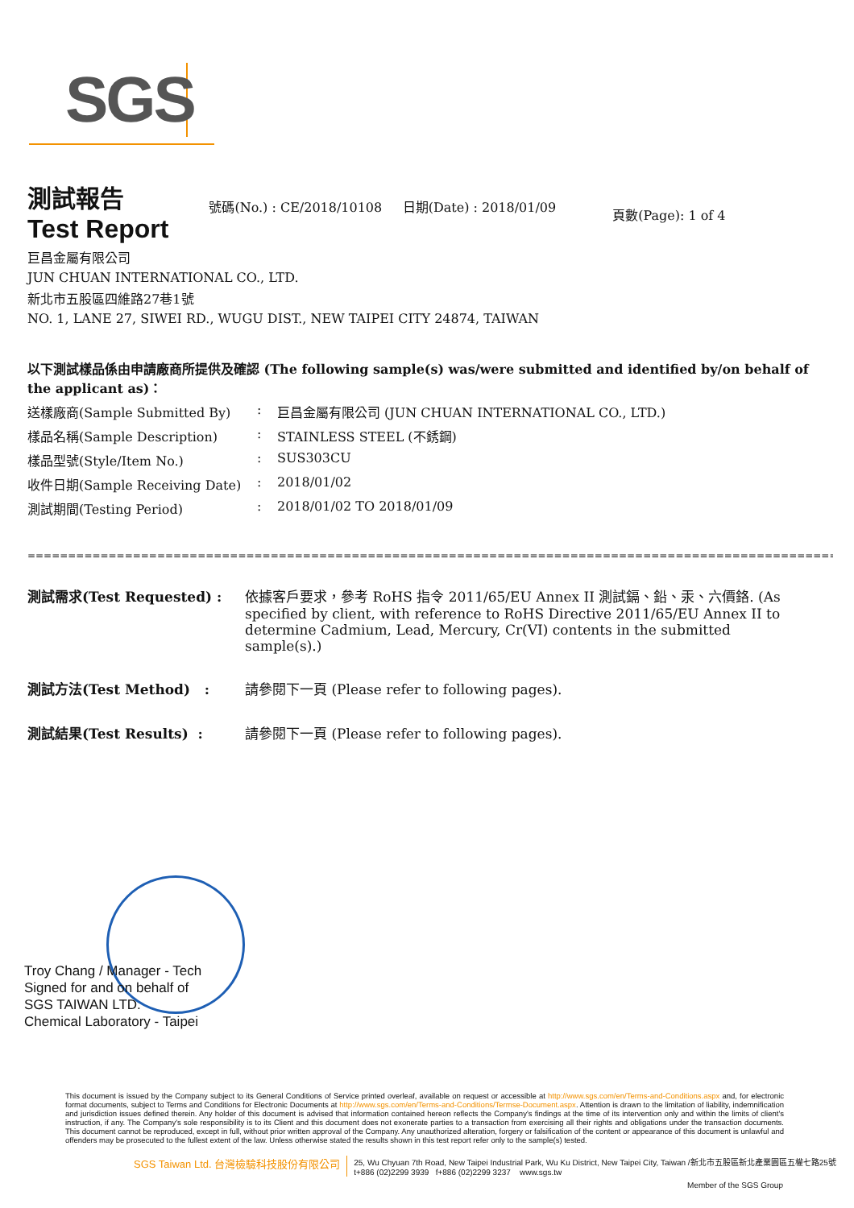SGS
測試報告
Test Report
號碼(No.) : CE/2018/10108 日期(Date) : 2018/01/09
頁數(Page): 1 of 4
巨昌金屬有限公司
JUN CHUAN INTERNATIONAL CO., LTD.
新北市五股區四維路27巷1號
NO. 1, LANE 27, SIWEI RD., WUGU DIST., NEW TAIPEI CITY 24874, TAIWAN
以下測試樣品係由申請廠商所提供及確認 (The following sample(s) was/were submitted and identified by/on behalf of the applicant as)：
送樣廠商(Sample Submitted By): 巨昌金屬有限公司 (JUN CHUAN INTERNATIONAL CO., LTD.)
樣品名稱(Sample Description): STAINLESS STEEL (不銹鋼)
樣品型號(Style/Item No.): SUS303CU
收件日期(Sample Receiving Date): 2018/01/02
測試期間(Testing Period): 2018/01/02 TO 2018/01/09
==========================================================================================================================================================
測試需求(Test Requested) : 依據客戶要求，參考 RoHS 指令 2011/65/EU Annex II 測試鎘、鉛、汞、六價鉻. (As specified by client, with reference to RoHS Directive 2011/65/EU Annex II to determine Cadmium, Lead, Mercury, Cr(VI) contents in the submitted sample(s).)
測試方法(Test Method) : 請參閱下一頁 (Please refer to following pages).
測試結果(Test Results) : 請參閱下一頁 (Please refer to following pages).
Troy Chang / Manager - Tech
Signed for and on behalf of
SGS TAIWAN LTD.
Chemical Laboratory - Taipei
This document is issued by the Company subject to its General Conditions of Service printed overleaf, available on request or accessible at http://www.sgs.com/en/Terms-and-Conditions.aspx and, for electronic format documents, subject to Terms and Conditions for Electronic Documents at http://www.sgs.com/en/Terms-and-Conditions/Termse-Document.aspx. Attention is drawn to the limitation of liability, indemnification and jurisdiction issues defined therein. Any holder of this document is advised that information contained hereon reflects the Company's findings at the time of its intervention only and within the limits of client's instruction, if any. The Company's sole responsibility is to its Client and this document does not exonerate parties to a transaction from exercising all their rights and obligations under the transaction documents. This document cannot be reproduced, except in full, without prior written approval of the Company. Any unauthorized alteration, forgery or falsification of the content or appearance of this document is unlawful and offenders may be prosecuted to the fullest extent of the law. Unless otherwise stated the results shown in this test report refer only to the sample(s) tested.
SGS Taiwan Ltd. 台灣檢驗科技股份有限公司 25, Wu Chyuan 7th Road, New Taipei Industrial Park, Wu Ku District, New Taipei City, Taiwan /新北市五股區新北產業園區五權七路25號
t+886 (02)2299 3939 f+886 (02)2299 3237 www.sgs.tw
Member of the SGS Group